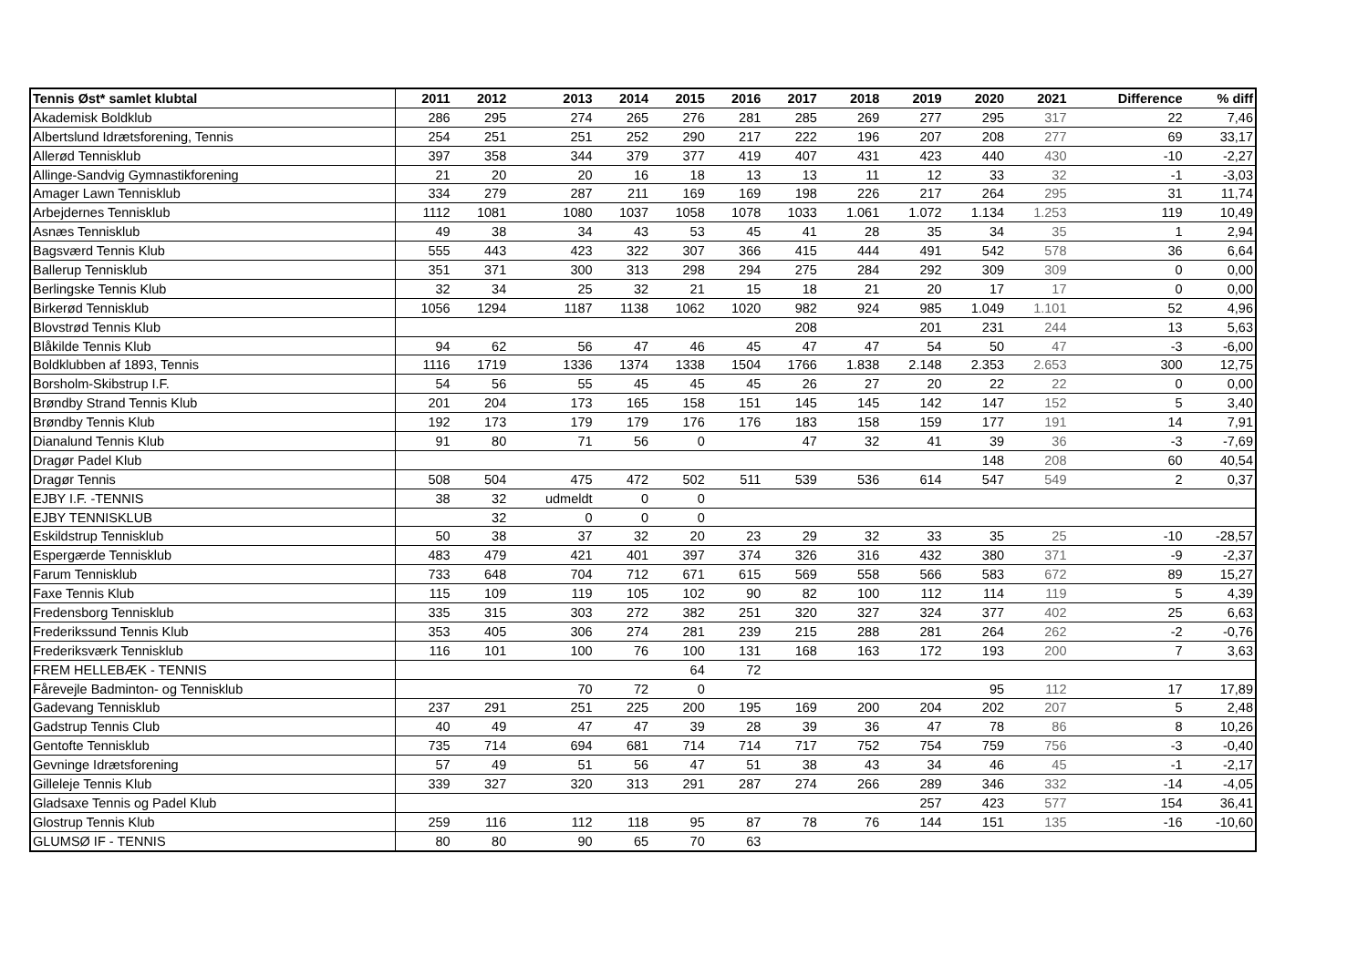| Tennis Øst* samlet klubtal | 2011 | 2012 | 2013 | 2014 | 2015 | 2016 | 2017 | 2018 | 2019 | 2020 | 2021 | Difference | % diff |
| --- | --- | --- | --- | --- | --- | --- | --- | --- | --- | --- | --- | --- | --- |
| Akademisk Boldklub | 286 | 295 | 274 | 265 | 276 | 281 | 285 | 269 | 277 | 295 | 317 | 22 | 7,46 |
| Albertslund Idrætsforening, Tennis | 254 | 251 | 251 | 252 | 290 | 217 | 222 | 196 | 207 | 208 | 277 | 69 | 33,17 |
| Allerød Tennisklub | 397 | 358 | 344 | 379 | 377 | 419 | 407 | 431 | 423 | 440 | 430 | -10 | -2,27 |
| Allinge-Sandvig Gymnastikforening | 21 | 20 | 20 | 16 | 18 | 13 | 13 | 11 | 12 | 33 | 32 | -1 | -3,03 |
| Amager Lawn Tennisklub | 334 | 279 | 287 | 211 | 169 | 169 | 198 | 226 | 217 | 264 | 295 | 31 | 11,74 |
| Arbejdernes Tennisklub | 1112 | 1081 | 1080 | 1037 | 1058 | 1078 | 1033 | 1.061 | 1.072 | 1.134 | 1.253 | 119 | 10,49 |
| Asnæs Tennisklub | 49 | 38 | 34 | 43 | 53 | 45 | 41 | 28 | 35 | 34 | 35 | 1 | 2,94 |
| Bagsværd Tennis Klub | 555 | 443 | 423 | 322 | 307 | 366 | 415 | 444 | 491 | 542 | 578 | 36 | 6,64 |
| Ballerup Tennisklub | 351 | 371 | 300 | 313 | 298 | 294 | 275 | 284 | 292 | 309 | 309 | 0 | 0,00 |
| Berlingske Tennis Klub | 32 | 34 | 25 | 32 | 21 | 15 | 18 | 21 | 20 | 17 | 17 | 0 | 0,00 |
| Birkerød Tennisklub | 1056 | 1294 | 1187 | 1138 | 1062 | 1020 | 982 | 924 | 985 | 1.049 | 1.101 | 52 | 4,96 |
| Blovstrød Tennis Klub | | | | | | | 208 | | 201 | 231 | 244 | 13 | 5,63 |
| Blåkilde Tennis Klub | 94 | 62 | 56 | 47 | 46 | 45 | 47 | 47 | 54 | 50 | 47 | -3 | -6,00 |
| Boldklubben af 1893, Tennis | 1116 | 1719 | 1336 | 1374 | 1338 | 1504 | 1766 | 1.838 | 2.148 | 2.353 | 2.653 | 300 | 12,75 |
| Borsholm-Skibstrup I.F. | 54 | 56 | 55 | 45 | 45 | 45 | 26 | 27 | 20 | 22 | 22 | 0 | 0,00 |
| Brøndby Strand Tennis Klub | 201 | 204 | 173 | 165 | 158 | 151 | 145 | 145 | 142 | 147 | 152 | 5 | 3,40 |
| Brøndby Tennis Klub | 192 | 173 | 179 | 179 | 176 | 176 | 183 | 158 | 159 | 177 | 191 | 14 | 7,91 |
| Dianalund Tennis Klub | 91 | 80 | 71 | 56 | 0 | | 47 | 32 | 41 | 39 | 36 | -3 | -7,69 |
| Dragør Padel Klub | | | | | | | | | | 148 | 208 | 60 | 40,54 |
| Dragør Tennis | 508 | 504 | 475 | 472 | 502 | 511 | 539 | 536 | 614 | 547 | 549 | 2 | 0,37 |
| EJBY I.F. -TENNIS | 38 | 32 | udmeldt | 0 | 0 | | | | | | | | |
| EJBY TENNISKLUB | | 32 | 0 | 0 | 0 | | | | | | | | |
| Eskildstrup Tennisklub | 50 | 38 | 37 | 32 | 20 | 23 | 29 | 32 | 33 | 35 | 25 | -10 | -28,57 |
| Espergærde Tennisklub | 483 | 479 | 421 | 401 | 397 | 374 | 326 | 316 | 432 | 380 | 371 | -9 | -2,37 |
| Farum Tennisklub | 733 | 648 | 704 | 712 | 671 | 615 | 569 | 558 | 566 | 583 | 672 | 89 | 15,27 |
| Faxe Tennis Klub | 115 | 109 | 119 | 105 | 102 | 90 | 82 | 100 | 112 | 114 | 119 | 5 | 4,39 |
| Fredensborg Tennisklub | 335 | 315 | 303 | 272 | 382 | 251 | 320 | 327 | 324 | 377 | 402 | 25 | 6,63 |
| Frederikssund Tennis Klub | 353 | 405 | 306 | 274 | 281 | 239 | 215 | 288 | 281 | 264 | 262 | -2 | -0,76 |
| Frederiksværk Tennisklub | 116 | 101 | 100 | 76 | 100 | 131 | 168 | 163 | 172 | 193 | 200 | 7 | 3,63 |
| FREM HELLEBÆK - TENNIS | | | | | 64 | 72 | | | | | | | |
| Fårevejle Badminton- og Tennisklub | | | 70 | 72 | 0 | | | | | 95 | 112 | 17 | 17,89 |
| Gadevang Tennisklub | 237 | 291 | 251 | 225 | 200 | 195 | 169 | 200 | 204 | 202 | 207 | 5 | 2,48 |
| Gadstrup Tennis Club | 40 | 49 | 47 | 47 | 39 | 28 | 39 | 36 | 47 | 78 | 86 | 8 | 10,26 |
| Gentofte Tennisklub | 735 | 714 | 694 | 681 | 714 | 714 | 717 | 752 | 754 | 759 | 756 | -3 | -0,40 |
| Gevninge Idrætsforening | 57 | 49 | 51 | 56 | 47 | 51 | 38 | 43 | 34 | 46 | 45 | -1 | -2,17 |
| Gilleleje Tennis Klub | 339 | 327 | 320 | 313 | 291 | 287 | 274 | 266 | 289 | 346 | 332 | -14 | -4,05 |
| Gladsaxe Tennis og Padel Klub | | | | | | | | | 257 | 423 | 577 | 154 | 36,41 |
| Glostrup Tennis Klub | 259 | 116 | 112 | 118 | 95 | 87 | 78 | 76 | 144 | 151 | 135 | -16 | -10,60 |
| GLUMSØ IF - TENNIS | 80 | 80 | 90 | 65 | 70 | 63 | | | | | | | |